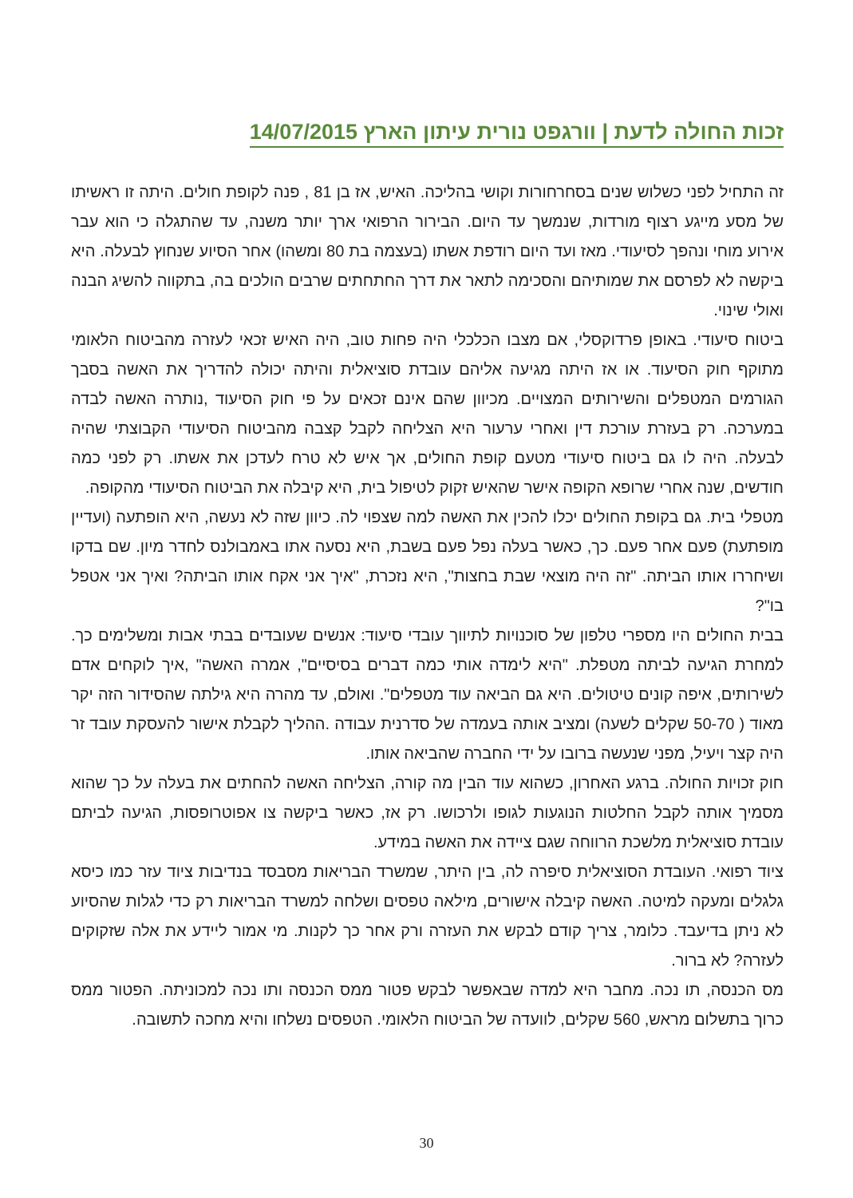זכות החולה לדעת | וורגפט נורית עיתון הארץ 14/07/2015
זה התחיל לפני כשלוש שנים בסחרחורות וקושי בהליכה. האיש, אז בן 81 , פנה לקופת חולים. היתה זו ראשיתו של מסע מייגע רצוף מורדות, שנמשך עד היום. הבירור הרפואי ארך יותר משנה, עד שהתגלה כי הוא עבר אירוע מוחי ונהפך לסיעודי. מאז ועד היום רודפת אשתו (בעצמה בת 80 ומשהו) אחר הסיוע שנחוץ לבעלה. היא ביקשה לא לפרסם את שמותיהם והסכימה לתאר את דרך החתחתים שרבים הולכים בה, בתקווה להשיג הבנה ואולי שינוי.
ביטוח סיעודי. באופן פרדוקסלי, אם מצבו הכלכלי היה פחות טוב, היה האיש זכאי לעזרה מהביטוח הלאומי מתוקף חוק הסיעוד. או אז היתה מגיעה אליהם עובדת סוציאלית והיתה יכולה להדריך את האשה בסבך הגורמים המטפלים והשירותים המצויים. מכיוון שהם אינם זכאים על פי חוק הסיעוד ,נותרה האשה לבדה במערכה. רק בעזרת עורכת דין ואחרי ערעור היא הצליחה לקבל קצבה מהביטוח הסיעודי הקבוצתי שהיה לבעלה. היה לו גם ביטוח סיעודי מטעם קופת החולים, אך איש לא טרח לעדכן את אשתו. רק לפני כמה חודשים, שנה אחרי שרופא הקופה אישר שהאיש זקוק לטיפול בית, היא קיבלה את הביטוח הסיעודי מהקופה.
מטפלי בית. גם בקופת החולים יכלו להכין את האשה למה שצפוי לה. כיוון שזה לא נעשה, היא הופתעה (ועדיין מופתעת) פעם אחר פעם. כך, כאשר בעלה נפל פעם בשבת, היא נסעה אתו באמבולנס לחדר מיון. שם בדקו ושיחררו אותו הביתה. "זה היה מוצאי שבת בחצות", היא נזכרת, "איך אני אקח אותו הביתה? ואיך אני אטפל בו"?
בבית החולים היו מספרי טלפון של סוכנויות לתיווך עובדי סיעוד: אנשים שעובדים בבתי אבות ומשלימים כך. למחרת הגיעה לביתה מטפלת. "היא לימדה אותי כמה דברים בסיסיים", אמרה האשה" ,איך לוקחים אדם לשירותים, איפה קונים טיטולים. היא גם הביאה עוד מטפלים". ואולם, עד מהרה היא גילתה שהסידור הזה יקר מאוד ( 50-70 שקלים לשעה) ומציב אותה בעמדה של סדרנית עבודה .ההליך לקבלת אישור להעסקת עובד זר היה קצר ויעיל, מפני שנעשה ברובו על ידי החברה שהביאה אותו.
חוק זכויות החולה. ברגע האחרון, כשהוא עוד הבין מה קורה, הצליחה האשה להחתים את בעלה על כך שהוא מסמיך אותה לקבל החלטות הנוגעות לגופו ולרכושו. רק אז, כאשר ביקשה צו אפוטרופסות, הגיעה לביתם עובדת סוציאלית מלשכת הרווחה שגם ציידה את האשה במידע.
ציוד רפואי. העובדת הסוציאלית סיפרה לה, בין היתר, שמשרד הבריאות מסבסד בנדיבות ציוד עזר כמו כיסא גלגלים ומעקה למיטה. האשה קיבלה אישורים, מילאה טפסים ושלחה למשרד הבריאות רק כדי לגלות שהסיוע לא ניתן בדיעבד. כלומר, צריך קודם לבקש את העזרה ורק אחר כך לקנות. מי אמור ליידע את אלה שזקוקים לעזרה? לא ברור.
מס הכנסה, תו נכה. מחבר היא למדה שבאפשר לבקש פטור ממס הכנסה ותו נכה למכוניתה. הפטור ממס כרוך בתשלום מראש, 560 שקלים, לוועדה של הביטוח הלאומי. הטפסים נשלחו והיא מחכה לתשובה.
30